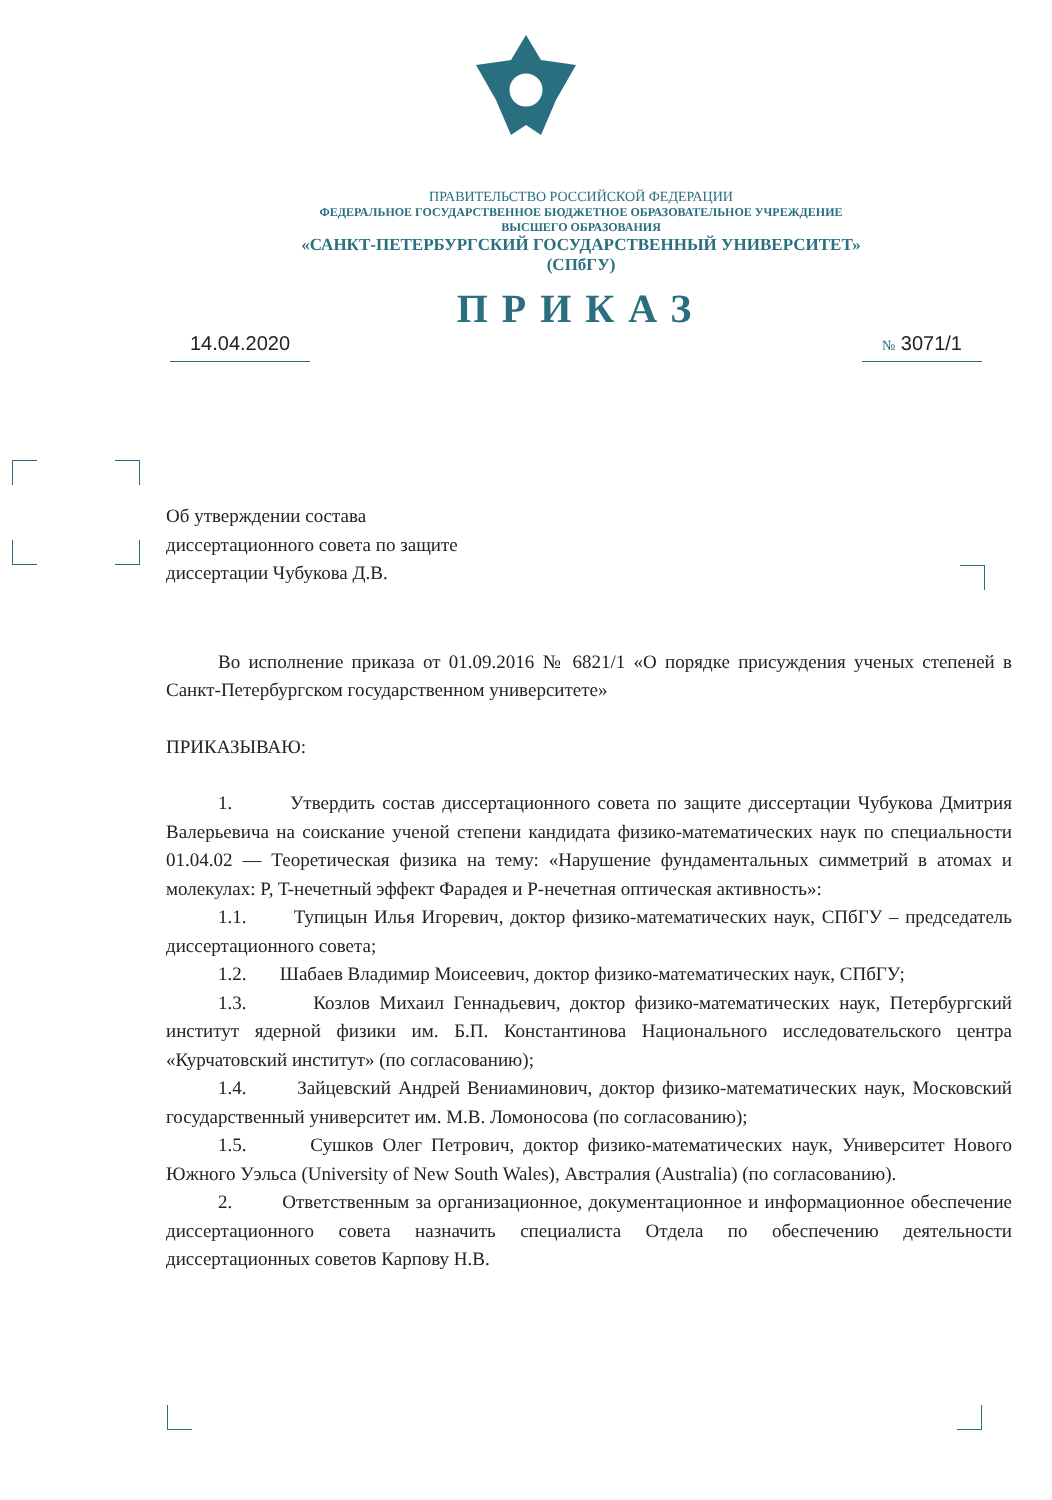ПРАВИТЕЛЬСТВО РОССИЙСКОЙ ФЕДЕРАЦИИ
ФЕДЕРАЛЬНОЕ ГОСУДАРСТВЕННОЕ БЮДЖЕТНОЕ ОБРАЗОВАТЕЛЬНОЕ УЧРЕЖДЕНИЕ
ВЫСШЕГО ОБРАЗОВАНИЯ
«САНКТ-ПЕТЕРБУРГСКИЙ ГОСУДАРСТВЕННЫЙ УНИВЕРСИТЕТ»
(СПбГУ)
ПРИКАЗ
14.04.2020
№ 3071/1
Об утверждении состава
диссертационного совета по защите
диссертации Чубукова Д.В.
Во исполнение приказа от 01.09.2016 № 6821/1 «О порядке присуждения ученых степеней в Санкт-Петербургском государственном университете»
ПРИКАЗЫВАЮ:
1. Утвердить состав диссертационного совета по защите диссертации Чубукова Дмитрия Валерьевича на соискание ученой степени кандидата физико-математических наук по специальности 01.04.02 — Теоретическая физика на тему: «Нарушение фундаментальных симметрий в атомах и молекулах: P, T-нечетный эффект Фарадея и P-нечетная оптическая активность»:
1.1. Тупицын Илья Игоревич, доктор физико-математических наук, СПбГУ – председатель диссертационного совета;
1.2. Шабаев Владимир Моисеевич, доктор физико-математических наук, СПбГУ;
1.3. Козлов Михаил Геннадьевич, доктор физико-математических наук, Петербургский институт ядерной физики им. Б.П. Константинова Национального исследовательского центра «Курчатовский институт» (по согласованию);
1.4. Зайцевский Андрей Вениаминович, доктор физико-математических наук, Московский государственный университет им. М.В. Ломоносова (по согласованию);
1.5. Сушков Олег Петрович, доктор физико-математических наук, Университет Нового Южного Уэльса (University of New South Wales), Австралия (Australia) (по согласованию).
2. Ответственным за организационное, документационное и информационное обеспечение диссертационного совета назначить специалиста Отдела по обеспечению деятельности диссертационных советов Карпову Н.В.